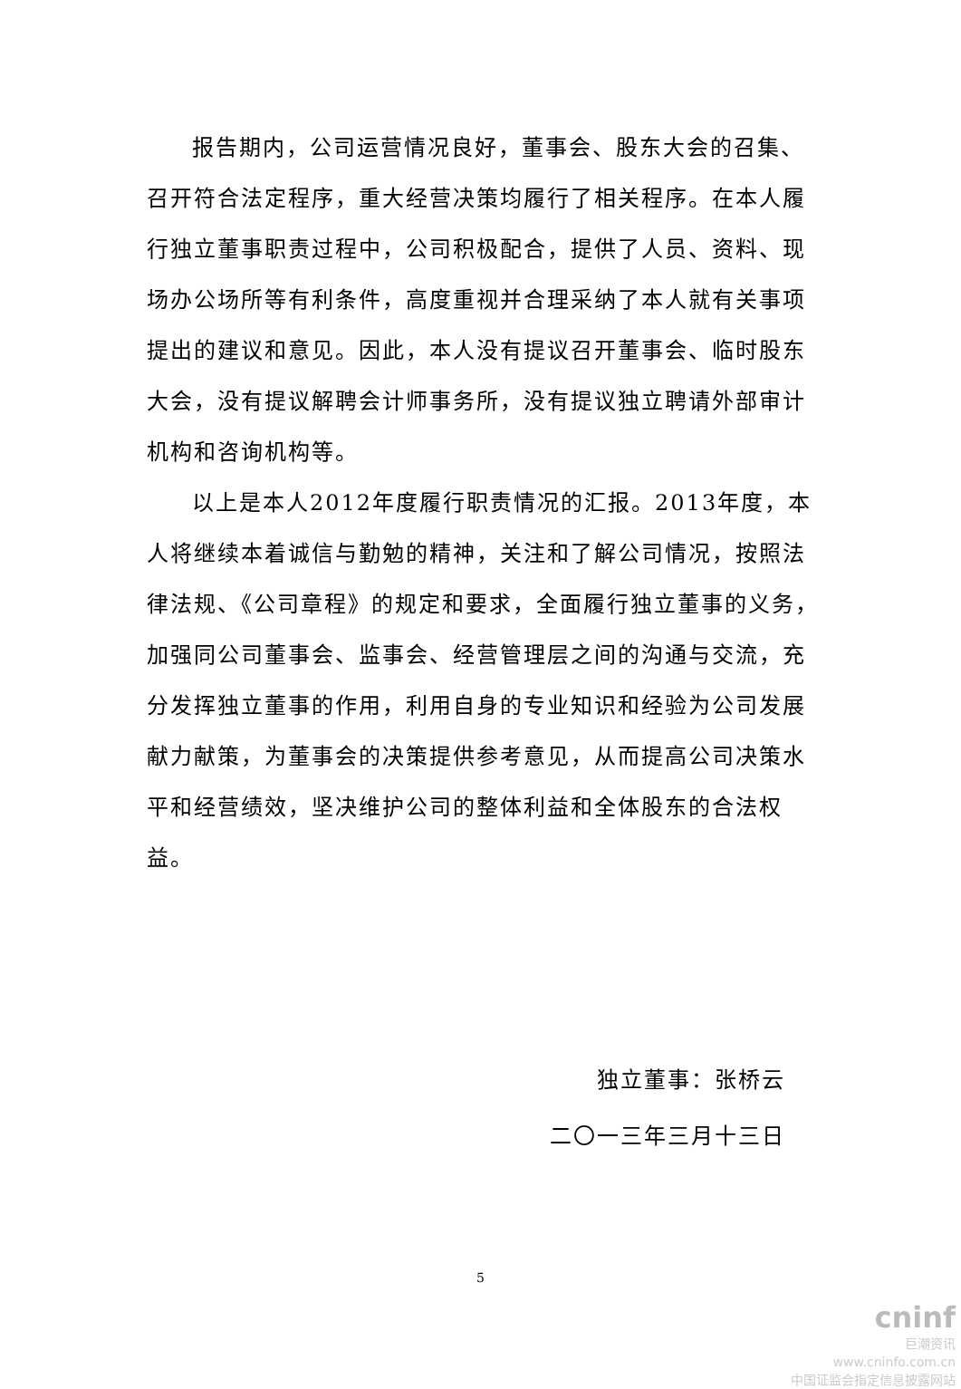报告期内，公司运营情况良好，董事会、股东大会的召集、召开符合法定程序，重大经营决策均履行了相关程序。在本人履行独立董事职责过程中，公司积极配合，提供了人员、资料、现场办公场所等有利条件，高度重视并合理采纳了本人就有关事项提出的建议和意见。因此，本人没有提议召开董事会、临时股东大会，没有提议解聘会计师事务所，没有提议独立聘请外部审计机构和咨询机构等。
以上是本人2012年度履行职责情况的汇报。2013年度，本人将继续本着诚信与勤勉的精神，关注和了解公司情况，按照法律法规、《公司章程》的规定和要求，全面履行独立董事的义务，加强同公司董事会、监事会、经营管理层之间的沟通与交流，充分发挥独立董事的作用，利用自身的专业知识和经验为公司发展献力献策，为董事会的决策提供参考意见，从而提高公司决策水平和经营绩效，坚决维护公司的整体利益和全体股东的合法权益。
独立董事：张桥云
二〇一三年三月十三日
5
cninf
巨潮资讯
www.cninfo.com.cn
中国证监会指定信息披露网站